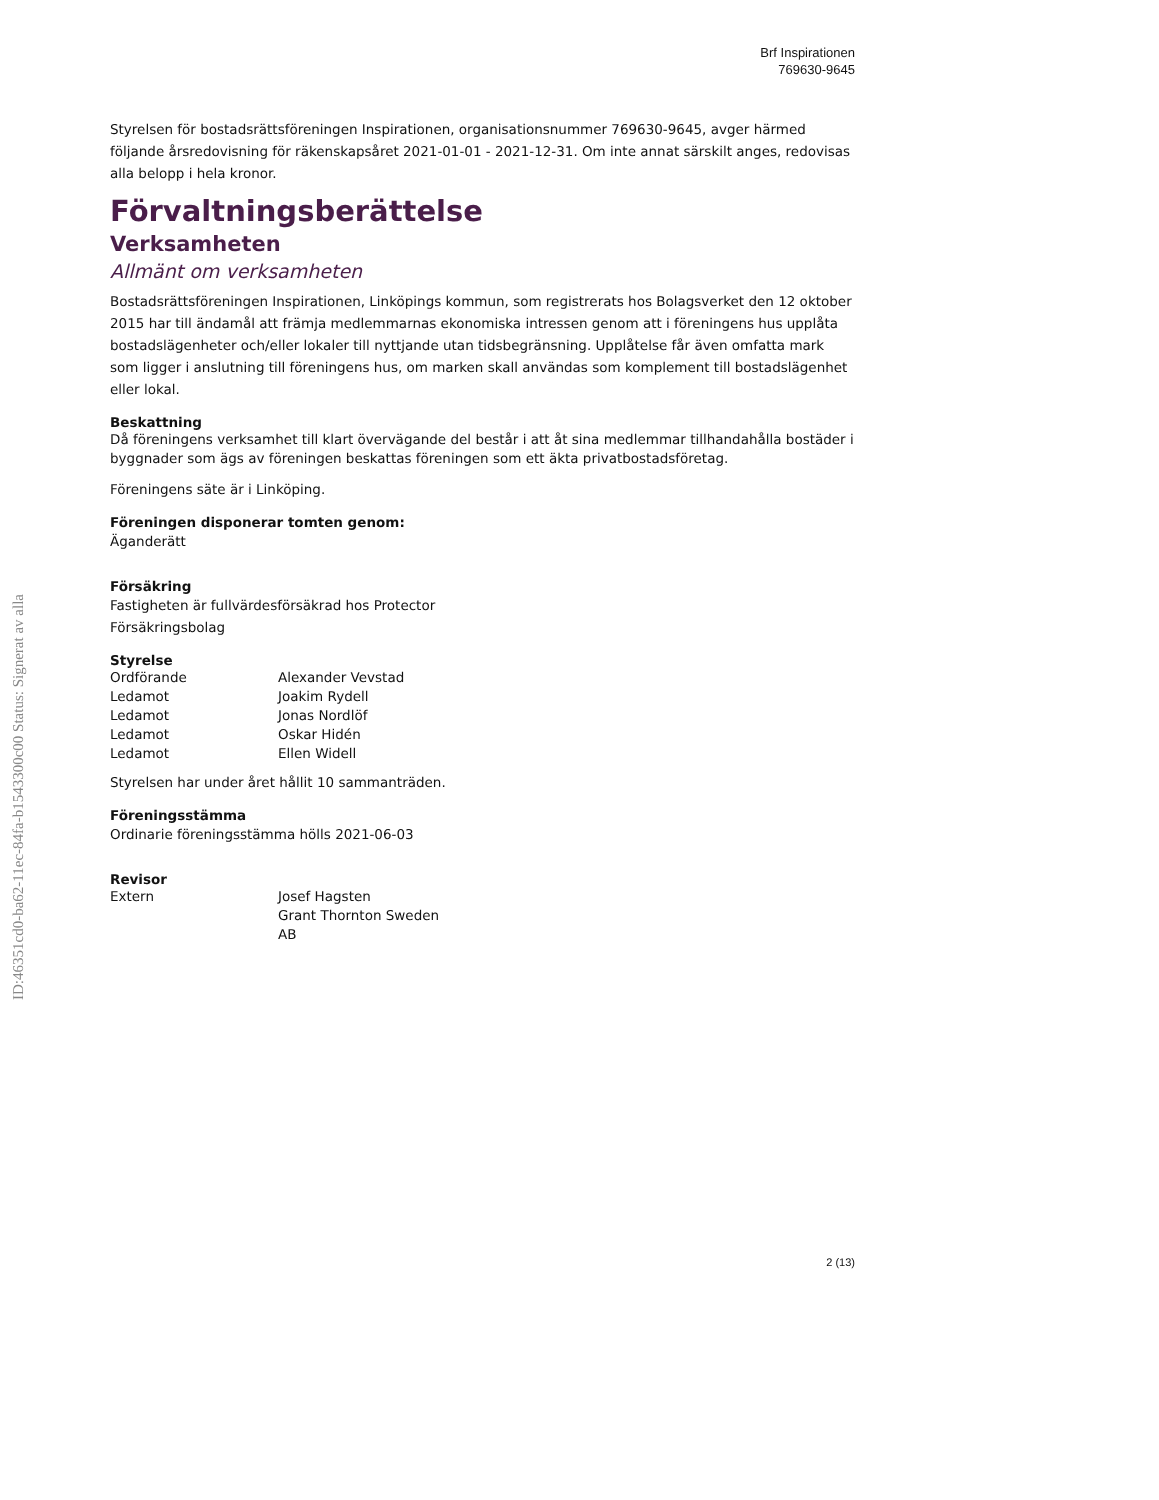ID:46351cd0-ba62-11ec-84fa-b1543300c00 Status: Signerat av alla
Brf Inspirationen
769630-9645
Styrelsen för bostadsrättsföreningen Inspirationen, organisationsnummer 769630-9645, avger härmed följande årsredovisning för räkenskapsåret 2021-01-01 - 2021-12-31. Om inte annat särskilt anges, redovisas alla belopp i hela kronor.
Förvaltningsberättelse
Verksamheten
Allmänt om verksamheten
Bostadsrättsföreningen Inspirationen, Linköpings kommun, som registrerats hos Bolagsverket den 12 oktober 2015 har till ändamål att främja medlemmarnas ekonomiska intressen genom att i föreningens hus upplåta bostadslägenheter och/eller lokaler till nyttjande utan tidsbegränsning. Upplåtelse får även omfatta mark som ligger i anslutning till föreningens hus, om marken skall användas som komplement till bostadslägenhet eller lokal.
Beskattning
Då föreningens verksamhet till klart övervägande del består i att åt sina medlemmar tillhandahålla bostäder i byggnader som ägs av föreningen beskattas föreningen som ett äkta privatbostadsföretag.
Föreningens säte är i Linköping.
Föreningen disponerar tomten genom:
Äganderätt
Försäkring
Fastigheten är fullvärdesförsäkrad hos Protector
Försäkringsbolag
Styrelse
| Ordförande | Alexander Vevstad |
| Ledamot | Joakim Rydell |
| Ledamot | Jonas Nordlöf |
| Ledamot | Oskar Hidén |
| Ledamot | Ellen Widell |
Styrelsen har under året hållit 10 sammanträden.
Föreningsstämma
Ordinarie föreningsstämma hölls 2021-06-03
Revisor
| Extern | Josef Hagsten Grant Thornton Sweden AB |
2 (13)